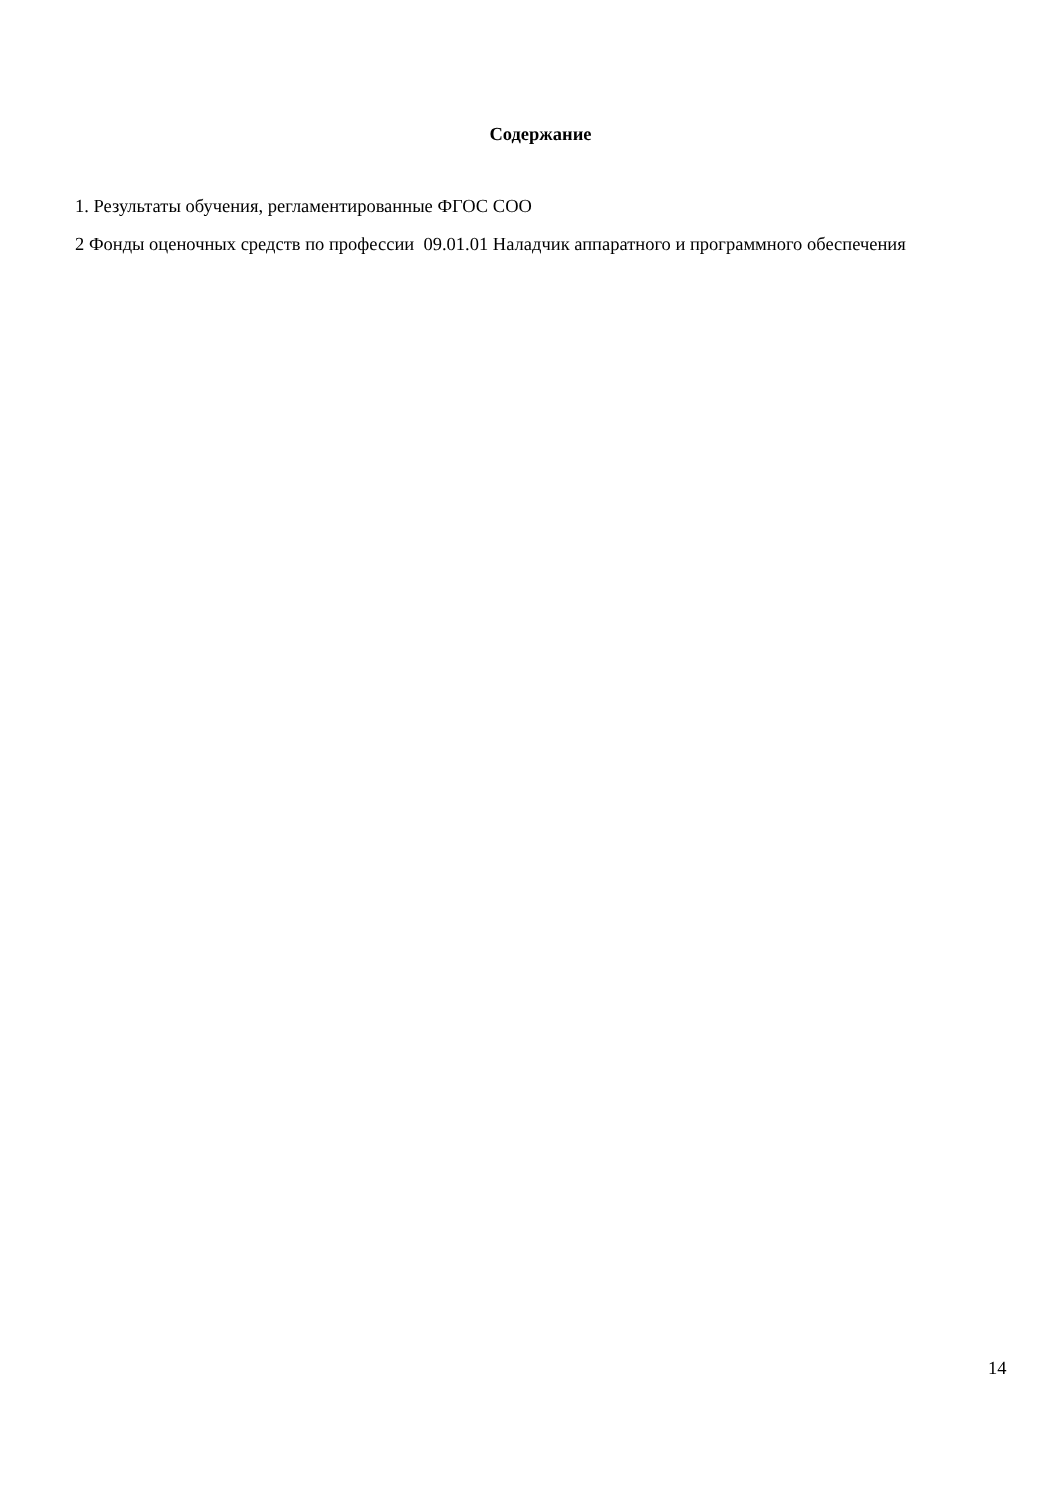Содержание
1. Результаты обучения, регламентированные ФГОС СОО
2 Фонды оценочных средств по профессии 09.01.01 Наладчик аппаратного и программного обеспечения
14